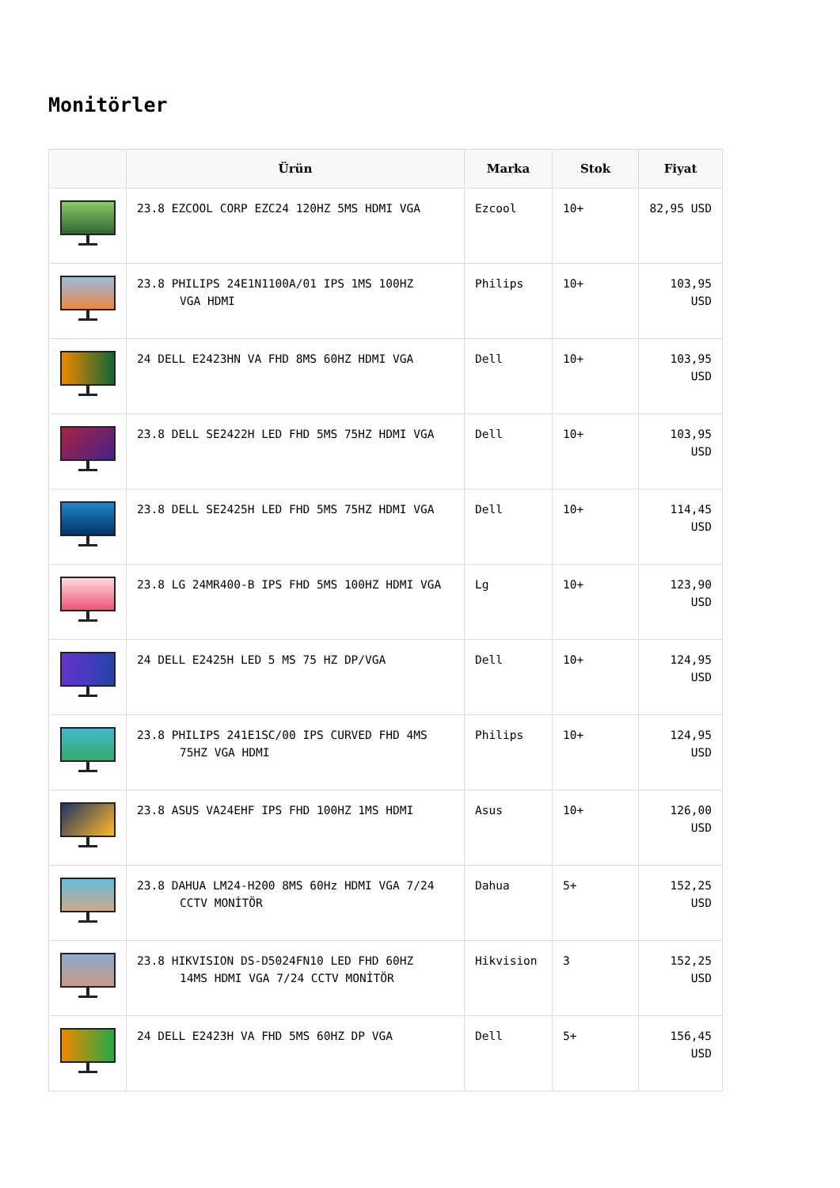Monitörler
| | Ürün | Marka | Stok | Fiyat |
| --- | --- | --- | --- | --- |
| | 23.8 EZCOOL CORP EZC24 120HZ 5MS HDMI VGA | Ezcool | 10+ | 82,95 USD |
| | 23.8 PHILIPS 24E1N1100A/01 IPS 1MS 100HZ VGA HDMI | Philips | 10+ | 103,95 USD |
| | 24 DELL E2423HN VA FHD 8MS 60HZ HDMI VGA | Dell | 10+ | 103,95 USD |
| | 23.8 DELL SE2422H LED FHD 5MS 75HZ HDMI VGA | Dell | 10+ | 103,95 USD |
| | 23.8 DELL SE2425H LED FHD 5MS 75HZ HDMI VGA | Dell | 10+ | 114,45 USD |
| | 23.8 LG 24MR400-B IPS FHD 5MS 100HZ HDMI VGA | Lg | 10+ | 123,90 USD |
| | 24 DELL E2425H LED 5 MS 75 HZ DP/VGA | Dell | 10+ | 124,95 USD |
| | 23.8 PHILIPS 241E1SC/00 IPS CURVED FHD 4MS 75HZ VGA HDMI | Philips | 10+ | 124,95 USD |
| | 23.8 ASUS VA24EHF IPS FHD 100HZ 1MS HDMI | Asus | 10+ | 126,00 USD |
| | 23.8 DAHUA LM24-H200 8MS 60Hz HDMI VGA 7/24 CCTV MONİTÖR | Dahua | 5+ | 152,25 USD |
| | 23.8 HIKVISION DS-D5024FN10 LED FHD 60HZ 14MS HDMI VGA 7/24 CCTV MONİTÖR | Hikvision | 3 | 152,25 USD |
| | 24 DELL E2423H VA FHD 5MS 60HZ DP VGA | Dell | 5+ | 156,45 USD |